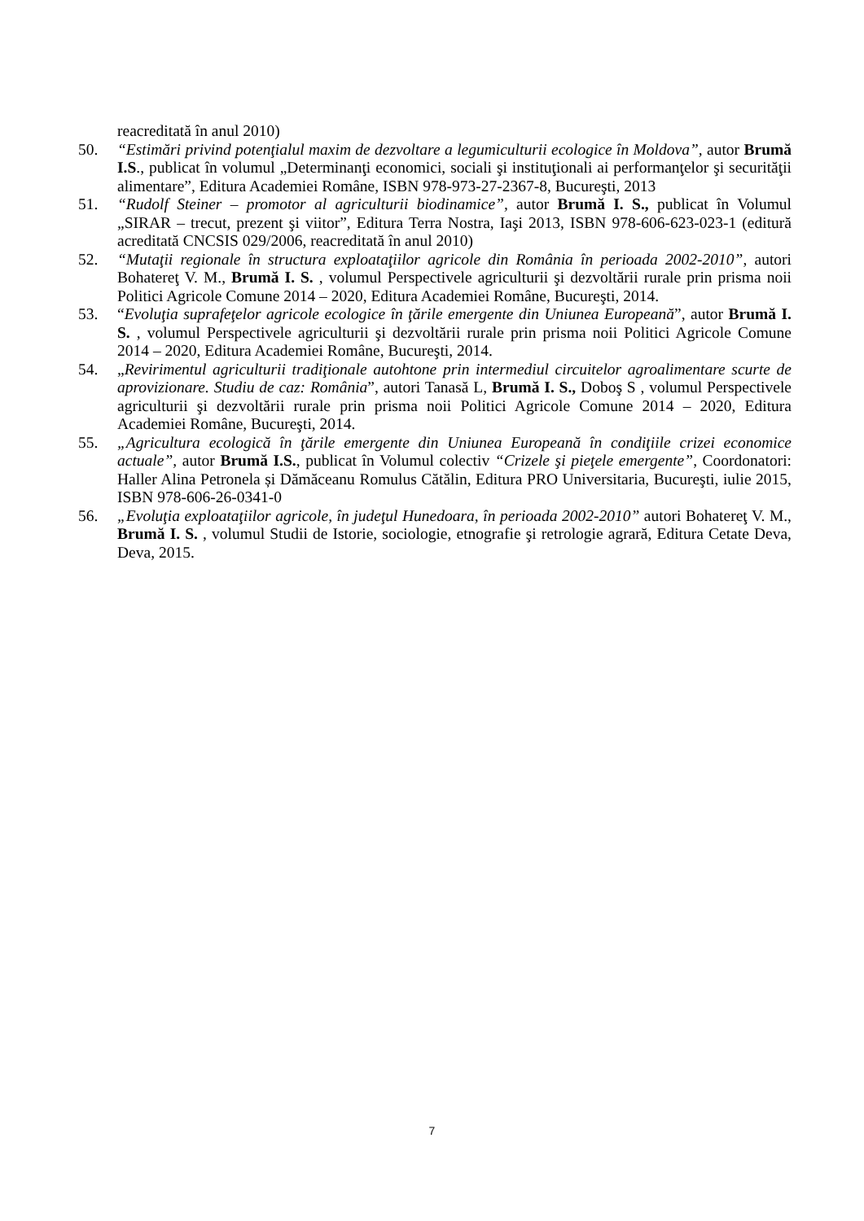reacreditată în anul 2010)
50. “Estimări privind potenţialul maxim de dezvoltare a legumiculturii ecologice în Moldova”, autor Brumă I.S., publicat în volumul „Determinanţi economici, sociali şi instituţionali ai performanţelor şi securităţii alimentare”, Editura Academiei Române, ISBN 978-973-27-2367-8, Bucureşti, 2013
51. “Rudolf Steiner – promotor al agriculturii biodinamice”, autor Brumă I. S., publicat în Volumul „SIRAR – trecut, prezent şi viitor”, Editura Terra Nostra, Iaşi 2013, ISBN 978-606-623-023-1 (editură acreditată CNCSIS 029/2006, reacreditată în anul 2010)
52. “Mutaţii regionale în structura exploataţiilor agricole din România în perioada 2002-2010”, autori Bohatereţ V. M., Brumă I. S. , volumul Perspectivele agriculturii şi dezvoltării rurale prin prisma noii Politici Agricole Comune 2014 – 2020, Editura Academiei Române, Bucureşti, 2014.
53. “Evoluţia suprafeţelor agricole ecologice în ţările emergente din Uniunea Europeană”, autor Brumă I. S. , volumul Perspectivele agriculturii şi dezvoltării rurale prin prisma noii Politici Agricole Comune 2014 – 2020, Editura Academiei Române, Bucureşti, 2014.
54. „Revirimentul agriculturii tradiţionale autohtone prin intermediul circuitelor agroalimentare scurte de aprovizionare. Studiu de caz: România”, autori Tanasă L, Brumă I. S., Doboş S , volumul Perspectivele agriculturii şi dezvoltării rurale prin prisma noii Politici Agricole Comune 2014 – 2020, Editura Academiei Române, Bucureşti, 2014.
55. „Agricultura ecologică în ţările emergente din Uniunea Europeană în condiţiile crizei economice actuale”, autor Brumă I.S., publicat în Volumul colectiv “Crizele şi pieţele emergente”, Coordonatori: Haller Alina Petronela și Dămăceanu Romulus Cătălin, Editura PRO Universitaria, Bucureşti, iulie 2015, ISBN 978-606-26-0341-0
56. „Evoluţia exploataţiilor agricole, în judeţul Hunedoara, în perioada 2002-2010” autori Bohatereţ V. M., Brumă I. S. , volumul Studii de Istorie, sociologie, etnografie şi retrologie agrară, Editura Cetate Deva, Deva, 2015.
7